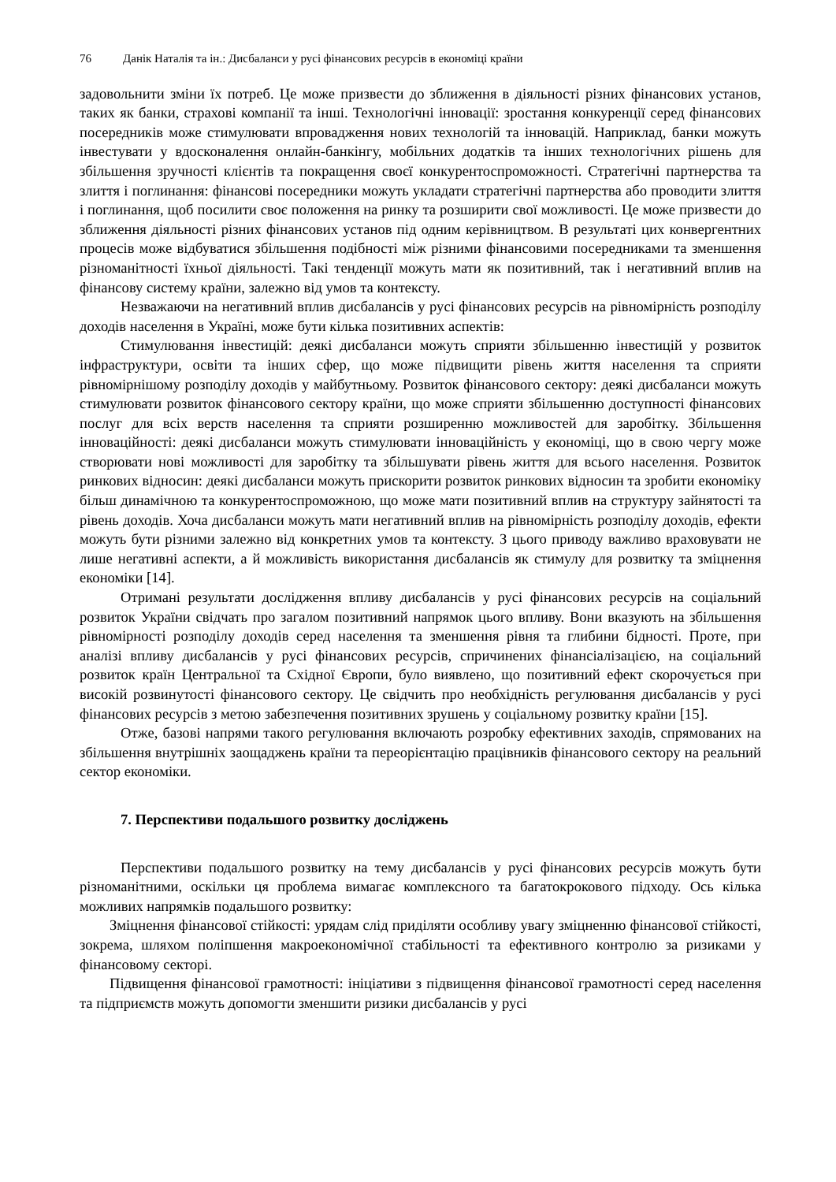76 Данік Наталія та ін.: Дисбаланси у русі фінансових ресурсів в економіці країни
задовольнити зміни їх потреб. Це може призвести до зближення в діяльності різних фінансових установ, таких як банки, страхові компанії та інші. Технологічні інновації: зростання конкуренції серед фінансових посередників може стимулювати впровадження нових технологій та інновацій. Наприклад, банки можуть інвестувати у вдосконалення онлайн-банкінгу, мобільних додатків та інших технологічних рішень для збільшення зручності клієнтів та покращення своєї конкурентоспроможності. Стратегічні партнерства та злиття і поглинання: фінансові посередники можуть укладати стратегічні партнерства або проводити злиття і поглинання, щоб посилити своє положення на ринку та розширити свої можливості. Це може призвести до зближення діяльності різних фінансових установ під одним керівництвом. В результаті цих конвергентних процесів може відбуватися збільшення подібності між різними фінансовими посередниками та зменшення різноманітності їхньої діяльності. Такі тенденції можуть мати як позитивний, так і негативний вплив на фінансову систему країни, залежно від умов та контексту.
Незважаючи на негативний вплив дисбалансів у русі фінансових ресурсів на рівномірність розподілу доходів населення в Україні, може бути кілька позитивних аспектів:
Стимулювання інвестицій: деякі дисбаланси можуть сприяти збільшенню інвестицій у розвиток інфраструктури, освіти та інших сфер, що може підвищити рівень життя населення та сприяти рівномірнішому розподілу доходів у майбутньому. Розвиток фінансового сектору: деякі дисбаланси можуть стимулювати розвиток фінансового сектору країни, що може сприяти збільшенню доступності фінансових послуг для всіх верств населення та сприяти розширенню можливостей для заробітку. Збільшення інноваційності: деякі дисбаланси можуть стимулювати інноваційність у економіці, що в свою чергу може створювати нові можливості для заробітку та збільшувати рівень життя для всього населення. Розвиток ринкових відносин: деякі дисбаланси можуть прискорити розвиток ринкових відносин та зробити економіку більш динамічною та конкурентоспроможною, що може мати позитивний вплив на структуру зайнятості та рівень доходів. Хоча дисбаланси можуть мати негативний вплив на рівномірність розподілу доходів, ефекти можуть бути різними залежно від конкретних умов та контексту. З цього приводу важливо враховувати не лише негативні аспекти, а й можливість використання дисбалансів як стимулу для розвитку та зміцнення економіки [14].
Отримані результати дослідження впливу дисбалансів у русі фінансових ресурсів на соціальний розвиток України свідчать про загалом позитивний напрямок цього впливу. Вони вказують на збільшення рівномірності розподілу доходів серед населення та зменшення рівня та глибини бідності. Проте, при аналізі впливу дисбалансів у русі фінансових ресурсів, спричинених фінансіалізацією, на соціальний розвиток країн Центральної та Східної Європи, було виявлено, що позитивний ефект скорочується при високій розвинутості фінансового сектору. Це свідчить про необхідність регулювання дисбалансів у русі фінансових ресурсів з метою забезпечення позитивних зрушень у соціальному розвитку країни [15].
Отже, базові напрями такого регулювання включають розробку ефективних заходів, спрямованих на збільшення внутрішніх заощаджень країни та переорієнтацію працівників фінансового сектору на реальний сектор економіки.
7. Перспективи подальшого розвитку досліджень
Перспективи подальшого розвитку на тему дисбалансів у русі фінансових ресурсів можуть бути різноманітними, оскільки ця проблема вимагає комплексного та багатокрокового підходу. Ось кілька можливих напрямків подальшого розвитку:
Зміцнення фінансової стійкості: урядам слід приділяти особливу увагу зміцненню фінансової стійкості, зокрема, шляхом поліпшення макроекономічної стабільності та ефективного контролю за ризиками у фінансовому секторі.
Підвищення фінансової грамотності: ініціативи з підвищення фінансової грамотності серед населення та підприємств можуть допомогти зменшити ризики дисбалансів у русі